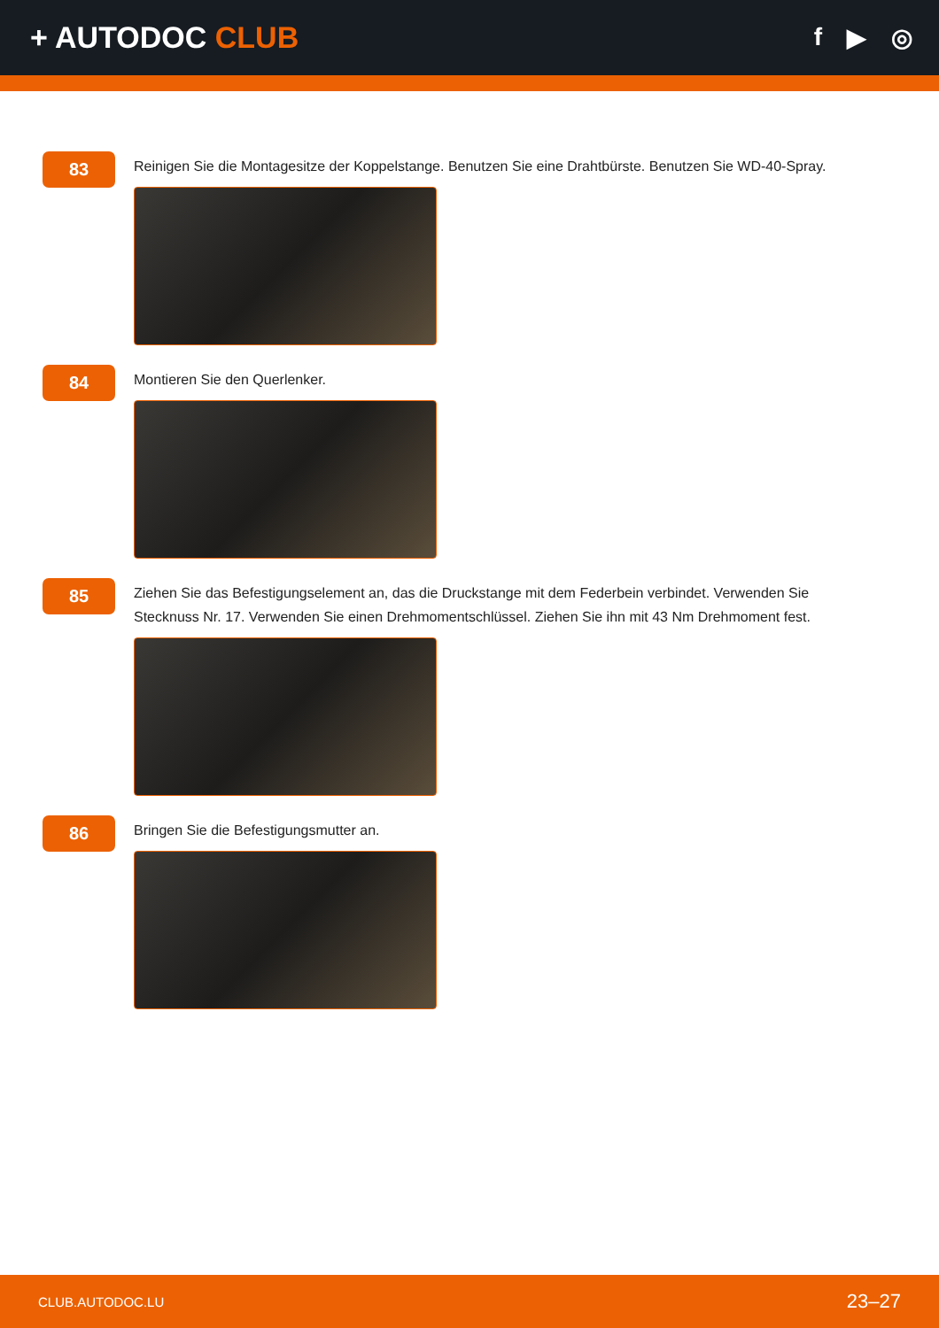+ AUTODOC CLUB
f ▶ ◎
83
Reinigen Sie die Montagesitze der Koppelstange. Benutzen Sie eine Drahtbürste. Benutzen Sie WD-40-Spray.
84
Montieren Sie den Querlenker.
85
Ziehen Sie das Befestigungselement an, das die Druckstange mit dem Federbein verbindet. Verwenden Sie Stecknuss Nr. 17. Verwenden Sie einen Drehmomentschlüssel. Ziehen Sie ihn mit 43 Nm Drehmoment fest.
86
Bringen Sie die Befestigungsmutter an.
CLUB.AUTODOC.LU 23–27